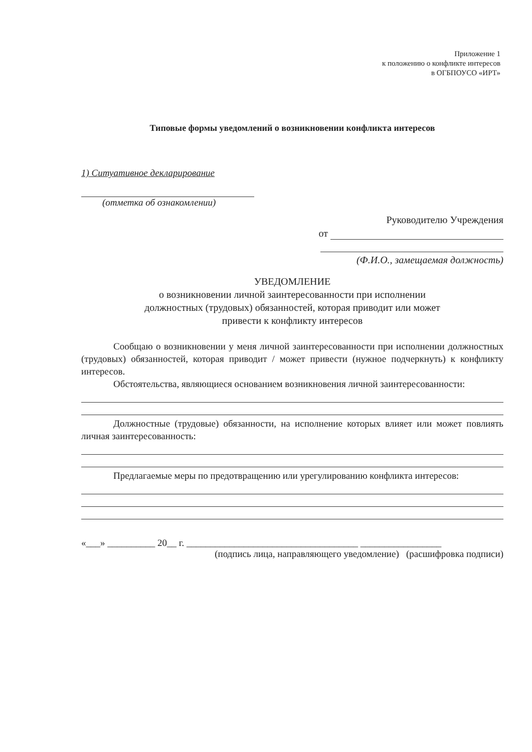Приложение 1
к положению о конфликте интересов
в ОГБПОУСО «ИРТ»
Типовые формы уведомлений о возникновении конфликта интересов
1) Ситуативное декларирование
(отметка об ознакомлении)
Руководителю Учреждения
от
(Ф.И.О., замещаемая должность)
УВЕДОМЛЕНИЕ
о возникновении личной заинтересованности при исполнении
должностных (трудовых) обязанностей, которая приводит или может
привести к конфликту интересов
Сообщаю о возникновении у меня личной заинтересованности при исполнении должностных (трудовых) обязанностей, которая приводит / может привести (нужное подчеркнуть) к конфликту интересов.
Обстоятельства, являющиеся основанием возникновения личной заинтересованности:
Должностные (трудовые) обязанности, на исполнение которых влияет или может повлиять личная заинтересованность:
Предлагаемые меры по предотвращению или урегулированию конфликта интересов:
«___» __________ 20__ г. ____________________________________ _________________
(подпись лица, направляющего уведомление) (расшифровка подписи)